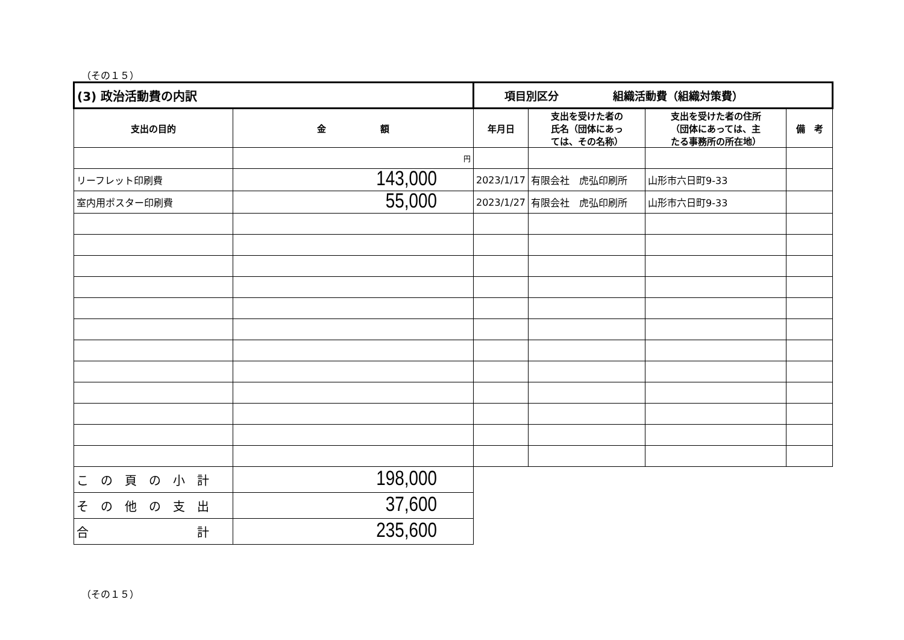（その１５）
| (3) 政治活動費の内訳 | | 項目別区分 組織活動費（組織対策費） | | | |
| 支出の目的 | 金 額 | 年月日 | 支出を受けた者の 氏名（団体にあっ ては、その名称） | 支出を受けた者の住所 （団体にあっては、主 たる事務所の所在地） | 備 考 |
| | 円 | | | | |
| リーフレット印刷費 | 143,000 | 2023/1/17 | 有限会社 虎弘印刷所 | 山形市六日町9-33 | |
| 室内用ポスター印刷費 | 55,000 | 2023/1/27 | 有限会社 虎弘印刷所 | 山形市六日町9-33 | |
| こ の 頁 の 小 計 | 198,000 | | | | |
| そ の 他 の 支 出 | 37,600 | | | | |
| 合 計 | 235,600 | | | | |
（その１５）